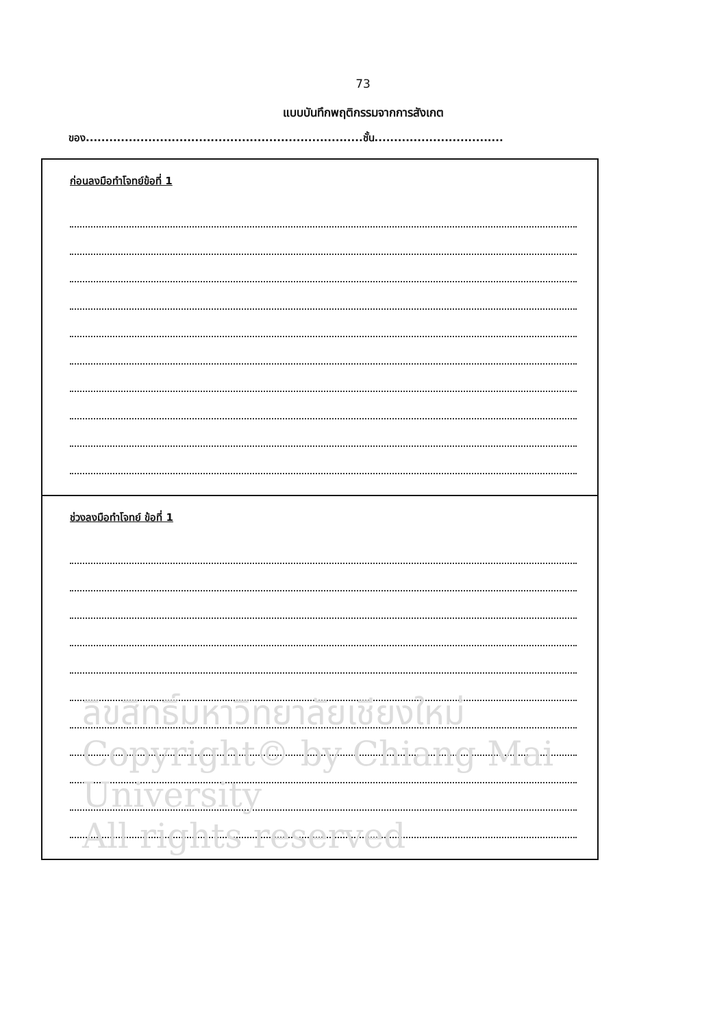73
แบบบันทึกพฤติกรรมจากการสังเกต
ของ.......................................................................ชั้น.................................
ก่อนลงมือทำโจทย์ข้อที่ 1
ช่วงลงมือทำโจทย์ ข้อที่ 1
ลิขสิทธิ์มหาวิทยาลัยเชียงใหม่
Copyright© by Chiang Mai University
All rights reserved